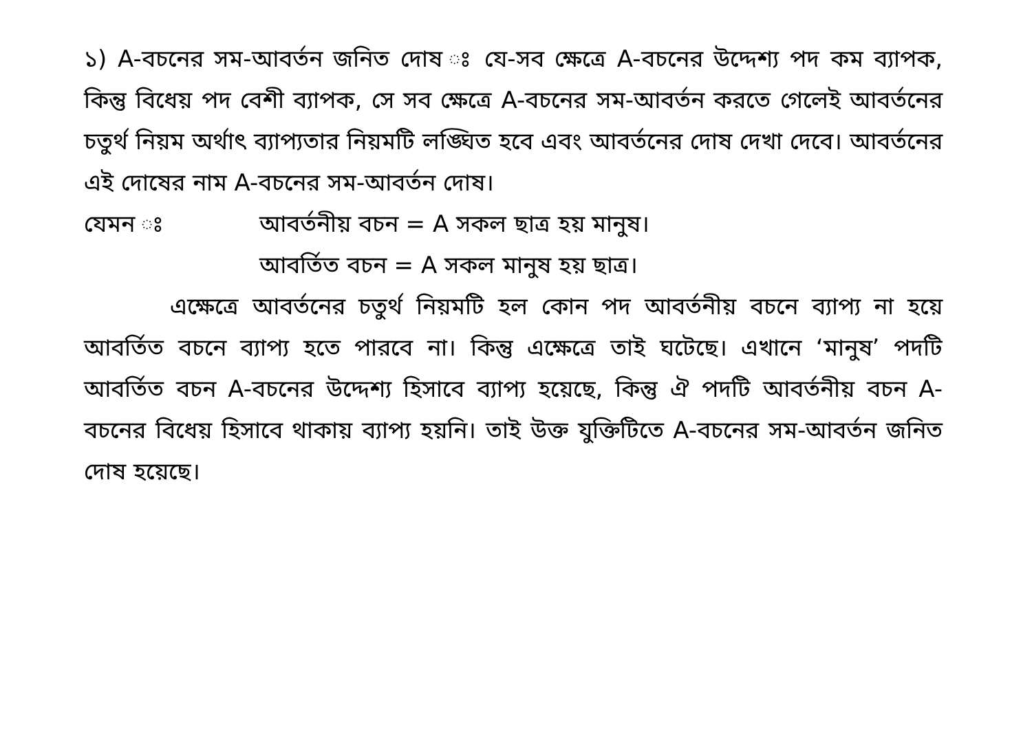১) A-বচনের সম-আবর্তন জনিত দোষ ঃ যে-সব ক্ষেত্রে A-বচনের উদ্দেশ্য পদ কম ব্যাপক, কিন্তু বিধেয় পদ বেশী ব্যাপক, সে সব ক্ষেত্রে A-বচনের সম-আবর্তন করতে গেলেই আবর্তনের চতুর্থ নিয়ম অর্থাৎ ব্যাপ্যতার নিয়মটি লঙ্ঘিত হবে এবং আবর্তনের দোষ দেখা দেবে। আবর্তনের এই দোষের নাম A-বচনের সম-আবর্তন দোষ।
যেমন ঃ আবর্তনীয় বচন = A সকল ছাত্র হয় মানুষ।
আবর্তিত বচন = A সকল মানুষ হয় ছাত্র।
এক্ষেত্রে আবর্তনের চতুর্থ নিয়মটি হল কোন পদ আবর্তনীয় বচনে ব্যাপ্য না হয়ে আবর্তিত বচনে ব্যাপ্য হতে পারবে না। কিন্তু এক্ষেত্রে তাই ঘটেছে। এখানে ‘মানুষ’ পদটি আবর্তিত বচন A-বচনের উদ্দেশ্য হিসাবে ব্যাপ্য হয়েছে, কিন্তু ঐ পদটি আবর্তনীয় বচন A-বচনের বিধেয় হিসাবে থাকায় ব্যাপ্য হয়নি। তাই উক্ত যুক্তিটিতে A-বচনের সম-আবর্তন জনিত দোষ হয়েছে।